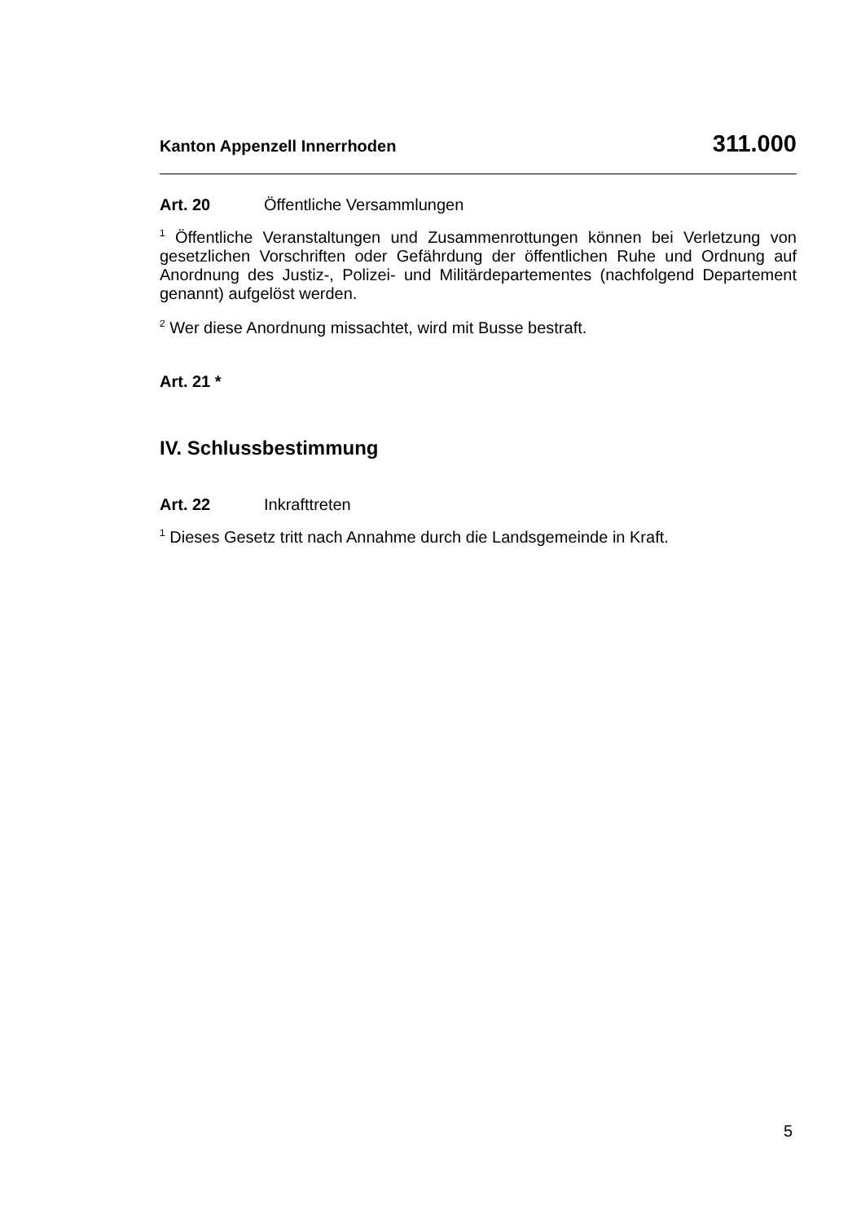Kanton Appenzell Innerrhoden 311.000
Art. 20 Öffentliche Versammlungen
<sup>1</sup> Öffentliche Veranstaltungen und Zusammenrottungen können bei Verletzung von gesetzlichen Vorschriften oder Gefährdung der öffentlichen Ruhe und Ordnung auf Anordnung des Justiz-, Polizei- und Militärdepartementes (nachfolgend Departement genannt) aufgelöst werden.
<sup>2</sup> Wer diese Anordnung missachtet, wird mit Busse bestraft.
Art. 21 *
IV. Schlussbestimmung
Art. 22 Inkrafttreten
<sup>1</sup> Dieses Gesetz tritt nach Annahme durch die Landsgemeinde in Kraft.
5